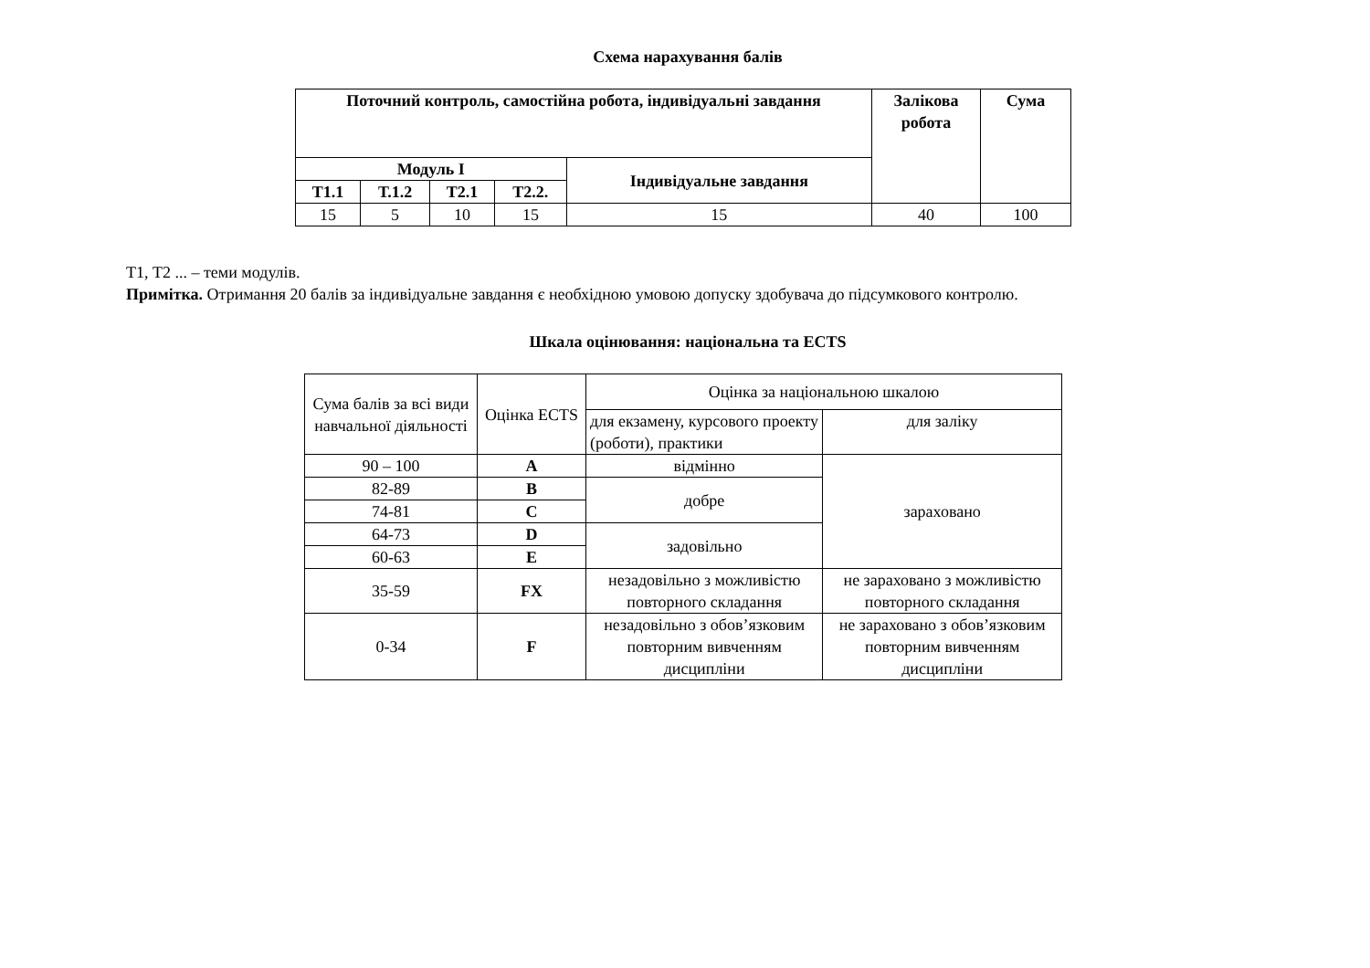Схема нарахування балів
| Поточний контроль, самостійна робота, індивідуальні завдання | | | | | Залікова робота | Сума |
| --- | --- | --- | --- | --- | --- | --- |
| Модуль I | | | | Індивідуальне завдання | | |
| Т1.1 | Т.1.2 | Т2.1 | Т2.2. | | | |
| 15 | 5 | 10 | 15 | 15 | 40 | 100 |
Т1, Т2 ... – теми модулів.
Примітка. Отримання 20 балів за індивідуальне завдання є необхідною умовою допуску здобувача до підсумкового контролю.
Шкала оцінювання: національна та ECTS
| Сума балів за всі види навчальної діяльності | Оцінка ECTS | Оцінка за національною шкалою | |
| | | для екзамену, курсового проекту (роботи), практики | для заліку |
| 90 – 100 | A | відмінно | зараховано |
| 82-89 | B | добре | |
| 74-81 | C | | |
| 64-73 | D | задовільно | |
| 60-63 | E | | |
| 35-59 | FX | незадовільно з можливістю повторного складання | не зараховано з можливістю повторного складання |
| 0-34 | F | незадовільно з обов’язковим повторним вивченням дисципліни | не зараховано з обов’язковим повторним вивченням дисципліни |